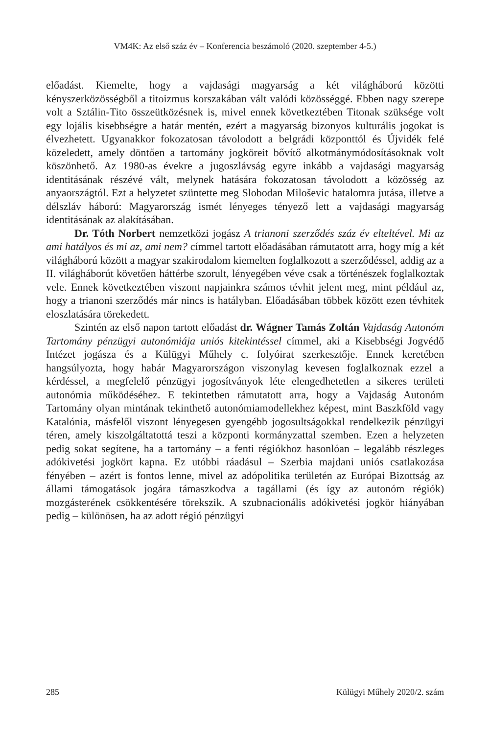VM4K: Az első száz év – Konferencia beszámoló (2020. szeptember 4-5.)
előadást. Kiemelte, hogy a vajdasági magyarság a két világháború közötti kényszerközösségből a titoizmus korszakában vált valódi közösséggé. Ebben nagy szerepe volt a Sztálin-Tito összeütközésnek is, mivel ennek következtében Titonak szüksége volt egy lojális kisebbségre a határ mentén, ezért a magyarság bizonyos kulturális jogokat is élvezhetett. Ugyanakkor fokozatosan távolodott a belgrádi központtól és Újvidék felé közeledett, amely döntően a tartomány jogköreit bővítő alkotmánymódosításoknak volt köszönhető. Az 1980-as évekre a jugoszlávság egyre inkább a vajdasági magyarság identitásának részévé vált, melynek hatására fokozatosan távolodott a közösség az anyaországtól. Ezt a helyzetet szüntette meg Slobodan Miloševic hatalomra jutása, illetve a délszláv háború: Magyarország ismét lényeges tényező lett a vajdasági magyarság identitásának az alakításában.
Dr. Tóth Norbert nemzetközi jogász A trianoni szerződés száz év elteltével. Mi az ami hatályos és mi az, ami nem? címmel tartott előadásában rámutatott arra, hogy míg a két világháború között a magyar szakirodalom kiemelten foglalkozott a szerződéssel, addig az a II. világháborút követően háttérbe szorult, lényegében véve csak a történészek foglalkoztak vele. Ennek következtében viszont napjainkra számos tévhit jelent meg, mint például az, hogy a trianoni szerződés már nincs is hatályban. Előadásában többek között ezen tévhitek eloszlatására törekedett.
Szintén az első napon tartott előadást dr. Wágner Tamás Zoltán Vajdaság Autonóm Tartomány pénzügyi autonómiája uniós kitekintéssel címmel, aki a Kisebbségi Jogvédő Intézet jogásza és a Külügyi Műhely c. folyóirat szerkesztője. Ennek keretében hangsúlyozta, hogy habár Magyarországon viszonylag kevesen foglalkoznak ezzel a kérdéssel, a megfelelő pénzügyi jogosítványok léte elengedhetetlen a sikeres területi autonómia működéséhez. E tekintetben rámutatott arra, hogy a Vajdaság Autonóm Tartomány olyan mintának tekinthető autonómiamodellekhez képest, mint Baszkföld vagy Katalónia, másfelől viszont lényegesen gyengébb jogosultságokkal rendelkezik pénzügyi téren, amely kiszolgáltatottá teszi a központi kormányzattal szemben. Ezen a helyzeten pedig sokat segítene, ha a tartomány – a fenti régiókhoz hasonlóan – legalább részleges adókivetési jogkört kapna. Ez utóbbi ráadásul – Szerbia majdani uniós csatlakozása fényében – azért is fontos lenne, mivel az adópolitika területén az Európai Bizottság az állami támogatások jogára támaszkodva a tagállami (és így az autonóm régiók) mozgásterének csökkentésére törekszik. A szubnacionális adókivetési jogkör hiányában pedig – különösen, ha az adott régió pénzügyi
285 Külügyi Műhely 2020/2. szám